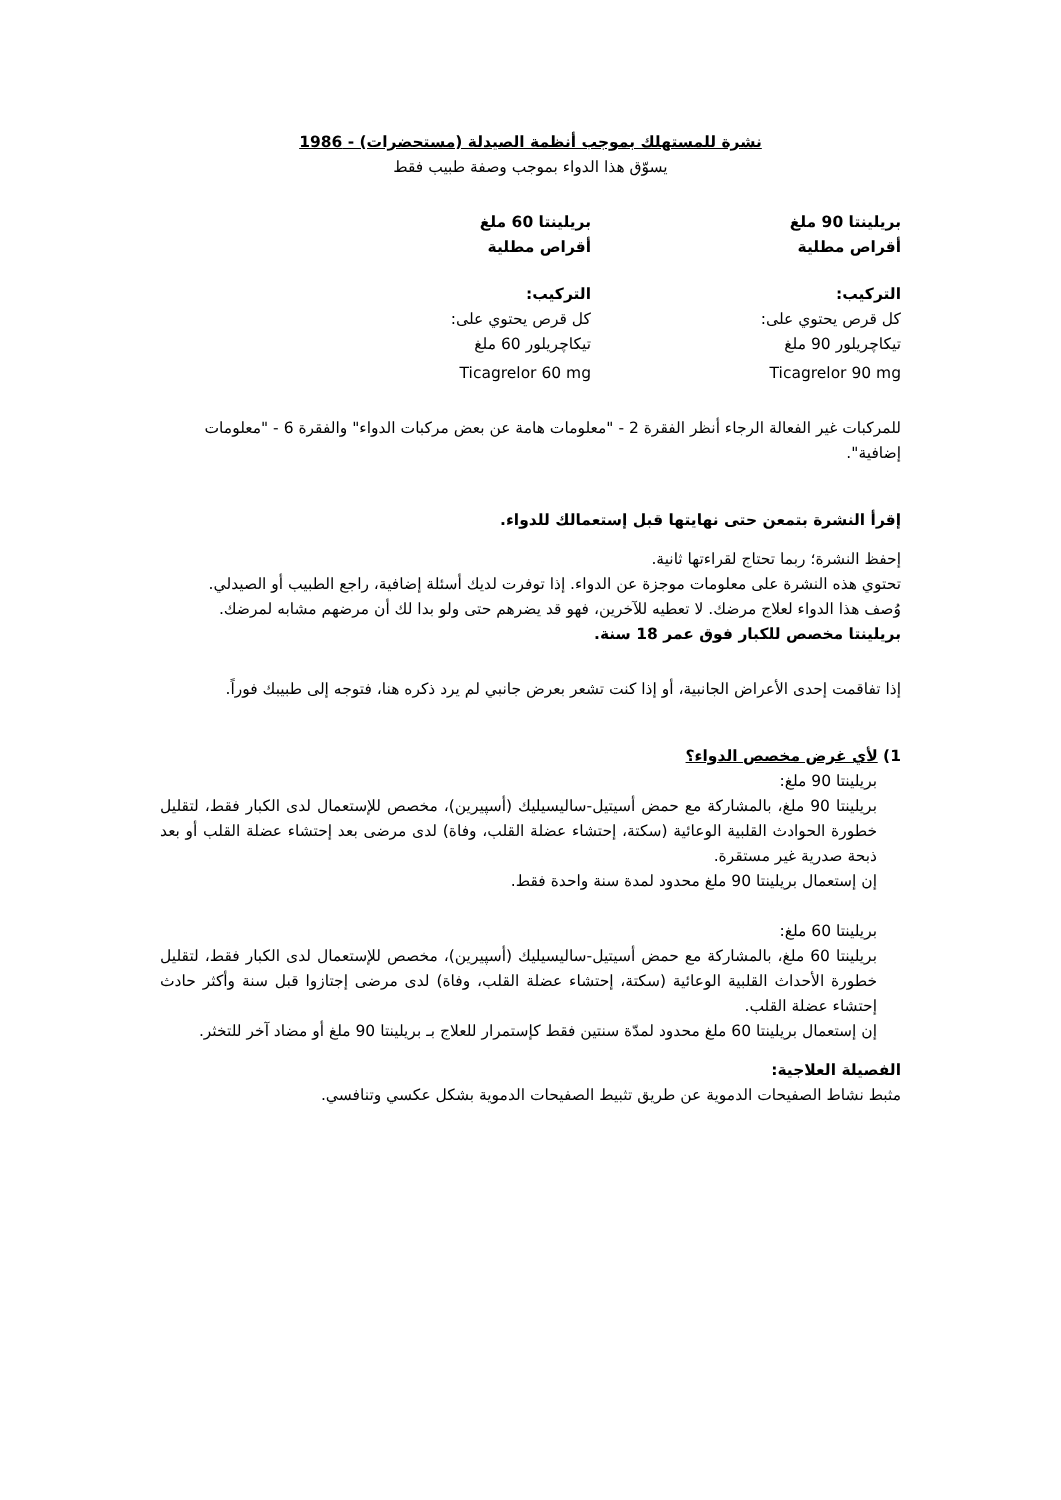نشرة للمستهلك بموجب أنظمة الصيدلة (مستحضرات) - 1986
يسوّق هذا الدواء بموجب وصفة طبيب فقط
بريلينتا 90 ملغ
أقراص مطلية
التركيب:
كل قرص يحتوي على:
تيكاچريلور 90 ملغ
Ticagrelor 90 mg
بريلينتا 60 ملغ
أقراص مطلية
التركيب:
كل قرص يحتوي على:
تيكاچريلور 60 ملغ
Ticagrelor 60 mg
للمركبات غير الفعالة الرجاء أنظر الفقرة 2 - "معلومات هامة عن بعض مركبات الدواء" والفقرة 6 - "معلومات إضافية".
إقرأ النشرة بتمعن حتى نهايتها قبل إستعمالك للدواء.
إحفظ النشرة؛ ربما تحتاج لقراءتها ثانية.
تحتوي هذه النشرة على معلومات موجزة عن الدواء. إذا توفرت لديك أسئلة إضافية، راجع الطبيب أو الصيدلي.
وُصف هذا الدواء لعلاج مرضك. لا تعطيه للآخرين، فهو قد يضرهم حتى ولو بدا لك أن مرضهم مشابه لمرضك.
بريلينتا مخصص للكبار فوق عمر 18 سنة.
إذا تفاقمت إحدى الأعراض الجانبية، أو إذا كنت تشعر بعرض جانبي لم يرد ذكره هنا، فتوجه إلى طبيبك فوراً.
1) لأي غرض مخصص الدواء؟
بريلينتا 90 ملغ:
بريلينتا 90 ملغ، بالمشاركة مع حمض أسيتيل-ساليسيليك (أسپيرين)، مخصص للإستعمال لدى الكبار فقط، لتقليل خطورة الحوادث القلبية الوعائية (سكتة، إحتشاء عضلة القلب، وفاة) لدى مرضى بعد إحتشاء عضلة القلب أو بعد ذبحة صدرية غير مستقرة.
إن إستعمال بريلينتا 90 ملغ محدود لمدة سنة واحدة فقط.
بريلينتا 60 ملغ:
بريلينتا 60 ملغ، بالمشاركة مع حمض أسيتيل-ساليسيليك (أسپيرين)، مخصص للإستعمال لدى الكبار فقط، لتقليل خطورة الأحداث القلبية الوعائية (سكتة، إحتشاء عضلة القلب، وفاة) لدى مرضى إجتازوا قبل سنة وأكثر حادث إحتشاء عضلة القلب.
إن إستعمال بريلينتا 60 ملغ محدود لمدّة سنتين فقط كإستمرار للعلاج بـ بريلينتا 90 ملغ أو مضاد آخر للتخثر.
الفصيلة العلاجية:
مثبط نشاط الصفيحات الدموية عن طريق تثبيط الصفيحات الدموية بشكل عكسي وتنافسي.